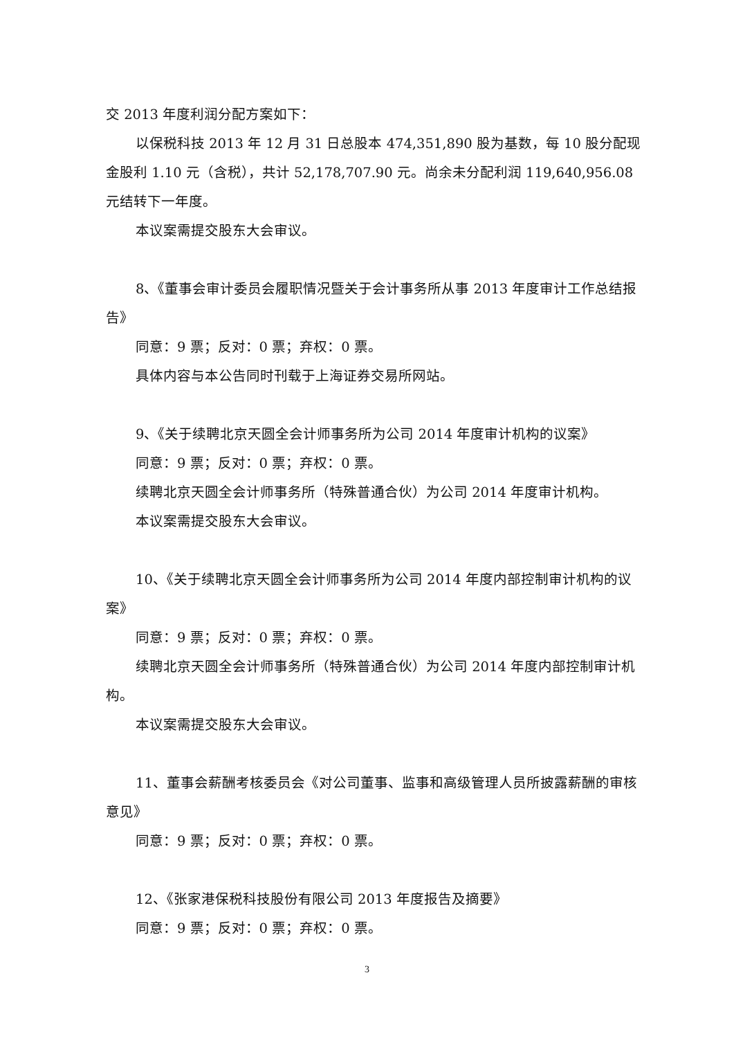交 2013 年度利润分配方案如下：
以保税科技 2013 年 12 月 31 日总股本 474,351,890 股为基数，每 10 股分配现金股利 1.10 元（含税），共计 52,178,707.90 元。尚余未分配利润 119,640,956.08 元结转下一年度。
本议案需提交股东大会审议。
8、《董事会审计委员会履职情况暨关于会计事务所从事 2013 年度审计工作总结报告》
同意：9 票；反对：0 票；弃权：0 票。
具体内容与本公告同时刊载于上海证券交易所网站。
9、《关于续聘北京天圆全会计师事务所为公司 2014 年度审计机构的议案》
同意：9 票；反对：0 票；弃权：0 票。
续聘北京天圆全会计师事务所（特殊普通合伙）为公司 2014 年度审计机构。
本议案需提交股东大会审议。
10、《关于续聘北京天圆全会计师事务所为公司 2014 年度内部控制审计机构的议案》
同意：9 票；反对：0 票；弃权：0 票。
续聘北京天圆全会计师事务所（特殊普通合伙）为公司 2014 年度内部控制审计机构。
本议案需提交股东大会审议。
11、董事会薪酬考核委员会《对公司董事、监事和高级管理人员所披露薪酬的审核意见》
同意：9 票；反对：0 票；弃权：0 票。
12、《张家港保税科技股份有限公司 2013 年度报告及摘要》
同意：9 票；反对：0 票；弃权：0 票。
3